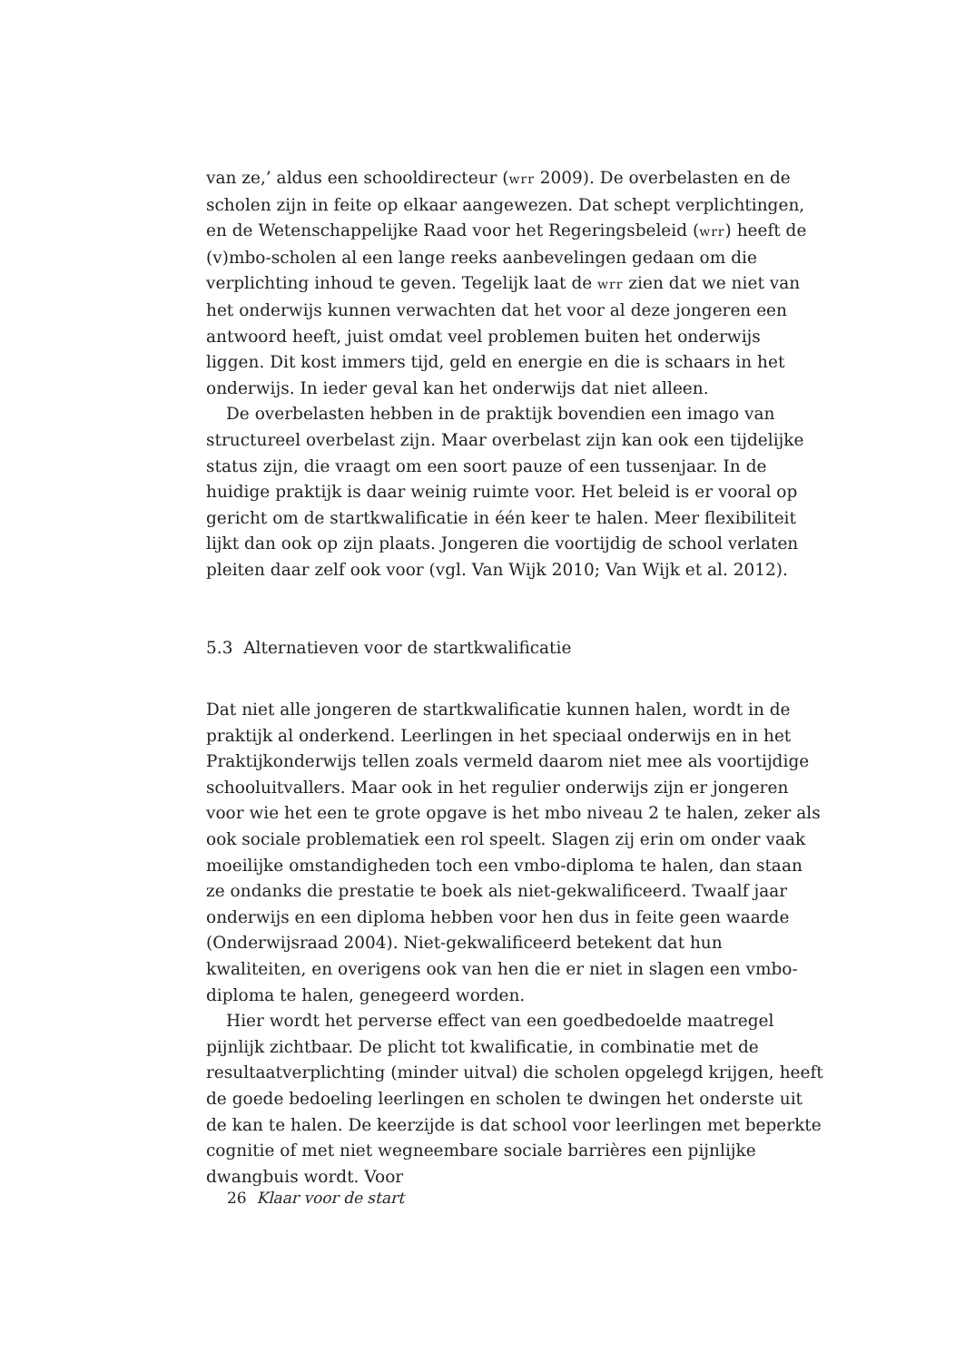van ze,’ aldus een schooldirecteur (wrr 2009). De overbelasten en de scholen zijn in feite op elkaar aangewezen. Dat schept verplichtingen, en de Wetenschappelijke Raad voor het Regeringsbeleid (wrr) heeft de (v)mbo-scholen al een lange reeks aanbevelingen gedaan om die verplichting inhoud te geven. Tegelijk laat de wrr zien dat we niet van het onderwijs kunnen verwachten dat het voor al deze jongeren een antwoord heeft, juist omdat veel problemen buiten het onderwijs liggen. Dit kost immers tijd, geld en energie en die is schaars in het onderwijs. In ieder geval kan het onderwijs dat niet alleen.
De overbelasten hebben in de praktijk bovendien een imago van structureel overbelast zijn. Maar overbelast zijn kan ook een tijdelijke status zijn, die vraagt om een soort pauze of een tussenjaar. In de huidige praktijk is daar weinig ruimte voor. Het beleid is er vooral op gericht om de startkwalificatie in één keer te halen. Meer flexibiliteit lijkt dan ook op zijn plaats. Jongeren die voortijdig de school verlaten pleiten daar zelf ook voor (vgl. Van Wijk 2010; Van Wijk et al. 2012).
5.3 Alternatieven voor de startkwalificatie
Dat niet alle jongeren de startkwalificatie kunnen halen, wordt in de praktijk al onderkend. Leerlingen in het speciaal onderwijs en in het Praktijkonderwijs tellen zoals vermeld daarom niet mee als voortijdige schooluitvallers. Maar ook in het regulier onderwijs zijn er jongeren voor wie het een te grote opgave is het mbo niveau 2 te halen, zeker als ook sociale problematiek een rol speelt. Slagen zij erin om onder vaak moeilijke omstandigheden toch een vmbo-diploma te halen, dan staan ze ondanks die prestatie te boek als niet-gekwalificeerd. Twaalf jaar onderwijs en een diploma hebben voor hen dus in feite geen waarde (Onderwijsraad 2004). Niet-gekwalificeerd betekent dat hun kwaliteiten, en overigens ook van hen die er niet in slagen een vmbo-diploma te halen, genegeerd worden.
Hier wordt het perverse effect van een goedbedoelde maatregel pijnlijk zichtbaar. De plicht tot kwalificatie, in combinatie met de resultaatverplichting (minder uitval) die scholen opgelegd krijgen, heeft de goede bedoeling leerlingen en scholen te dwingen het onderste uit de kan te halen. De keerzijde is dat school voor leerlingen met beperkte cognitie of met niet wegneembare sociale barrières een pijnlijke dwangbuis wordt. Voor
26 Klaar voor de start